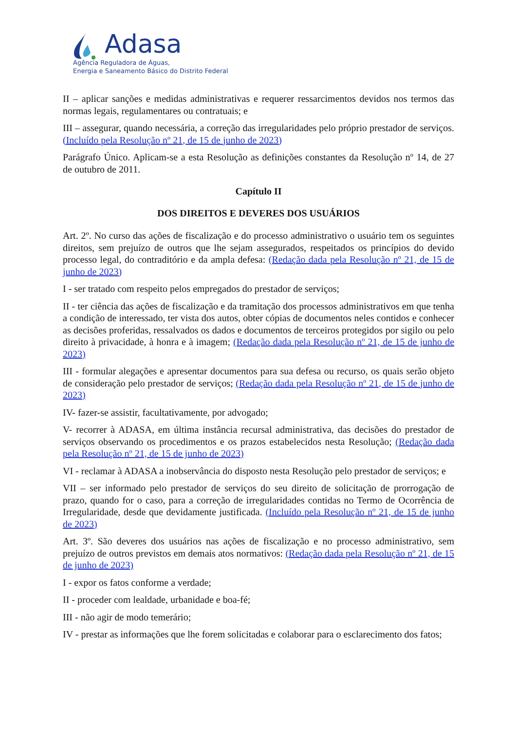Adasa
Agência Reguladora de Águas,
Energia e Saneamento Básico do Distrito Federal
II – aplicar sanções e medidas administrativas e requerer ressarcimentos devidos nos termos das normas legais, regulamentares ou contratuais; e
III – assegurar, quando necessária, a correção das irregularidades pelo próprio prestador de serviços. (Incluído pela Resolução nº 21, de 15 de junho de 2023)
Parágrafo Único. Aplicam-se a esta Resolução as definições constantes da Resolução nº 14, de 27 de outubro de 2011.
Capítulo II
DOS DIREITOS E DEVERES DOS USUÁRIOS
Art. 2º. No curso das ações de fiscalização e do processo administrativo o usuário tem os seguintes direitos, sem prejuízo de outros que lhe sejam assegurados, respeitados os princípios do devido processo legal, do contraditório e da ampla defesa: (Redação dada pela Resolução nº 21, de 15 de junho de 2023)
I - ser tratado com respeito pelos empregados do prestador de serviços;
II - ter ciência das ações de fiscalização e da tramitação dos processos administrativos em que tenha a condição de interessado, ter vista dos autos, obter cópias de documentos neles contidos e conhecer as decisões proferidas, ressalvados os dados e documentos de terceiros protegidos por sigilo ou pelo direito à privacidade, à honra e à imagem; (Redação dada pela Resolução nº 21, de 15 de junho de 2023)
III - formular alegações e apresentar documentos para sua defesa ou recurso, os quais serão objeto de consideração pelo prestador de serviços; (Redação dada pela Resolução nº 21, de 15 de junho de 2023)
IV- fazer-se assistir, facultativamente, por advogado;
V- recorrer à ADASA, em última instância recursal administrativa, das decisões do prestador de serviços observando os procedimentos e os prazos estabelecidos nesta Resolução; (Redação dada pela Resolução nº 21, de 15 de junho de 2023)
VI - reclamar à ADASA a inobservância do disposto nesta Resolução pelo prestador de serviços; e
VII – ser informado pelo prestador de serviços do seu direito de solicitação de prorrogação de prazo, quando for o caso, para a correção de irregularidades contidas no Termo de Ocorrência de Irregularidade, desde que devidamente justificada. (Incluído pela Resolução nº 21, de 15 de junho de 2023)
Art. 3º. São deveres dos usuários nas ações de fiscalização e no processo administrativo, sem prejuízo de outros previstos em demais atos normativos: (Redação dada pela Resolução nº 21, de 15 de junho de 2023)
I - expor os fatos conforme a verdade;
II - proceder com lealdade, urbanidade e boa-fé;
III - não agir de modo temerário;
IV - prestar as informações que lhe forem solicitadas e colaborar para o esclarecimento dos fatos;